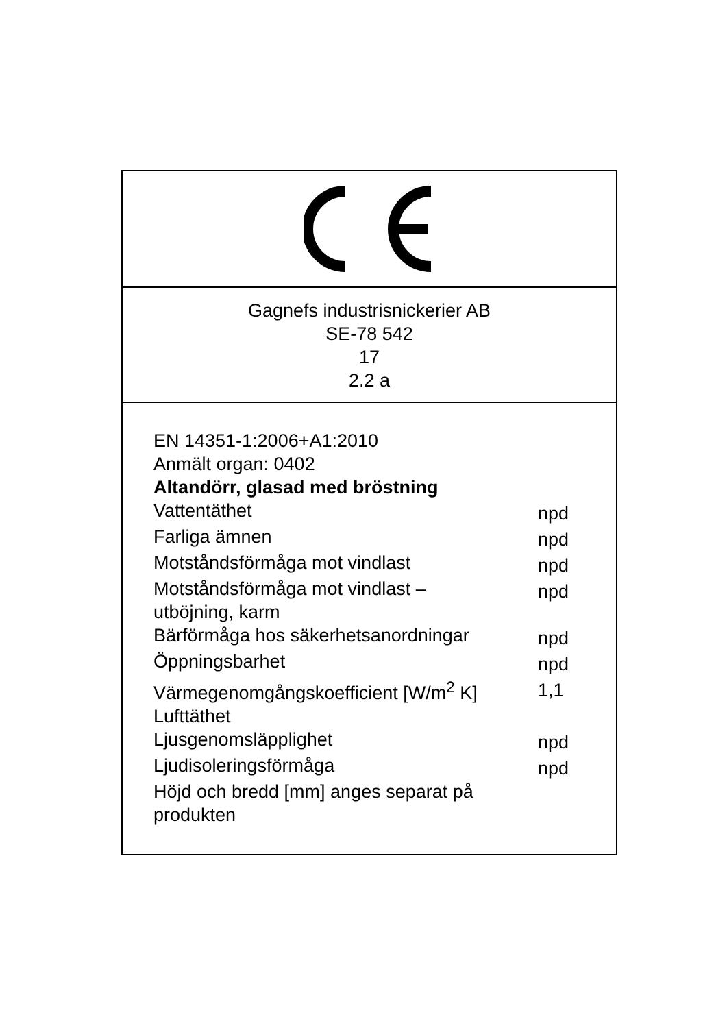Gagnefs industrisnickerier AB
SE-78 542
17
2.2 a
EN 14351-1:2006+A1:2010
Anmält organ: 0402
Altandörr, glasad med bröstning
| Vattentäthet | npd |
| Farliga ämnen | npd |
| Motståndsförmåga mot vindlast | npd |
| Motståndsförmåga mot vindlast – utböjning, karm | npd |
| Bärförmåga hos säkerhetsanordningar | npd |
| Öppningsbarhet | npd |
| Värmegenomgångskoefficient [W/m<sup>2</sup> K] | 1,1 |
| Lufttäthet | |
| Ljusgenomsläpplighet | npd |
| Ljudisoleringsförmåga | npd |
| Höjd och bredd [mm] anges separat på produkten | |